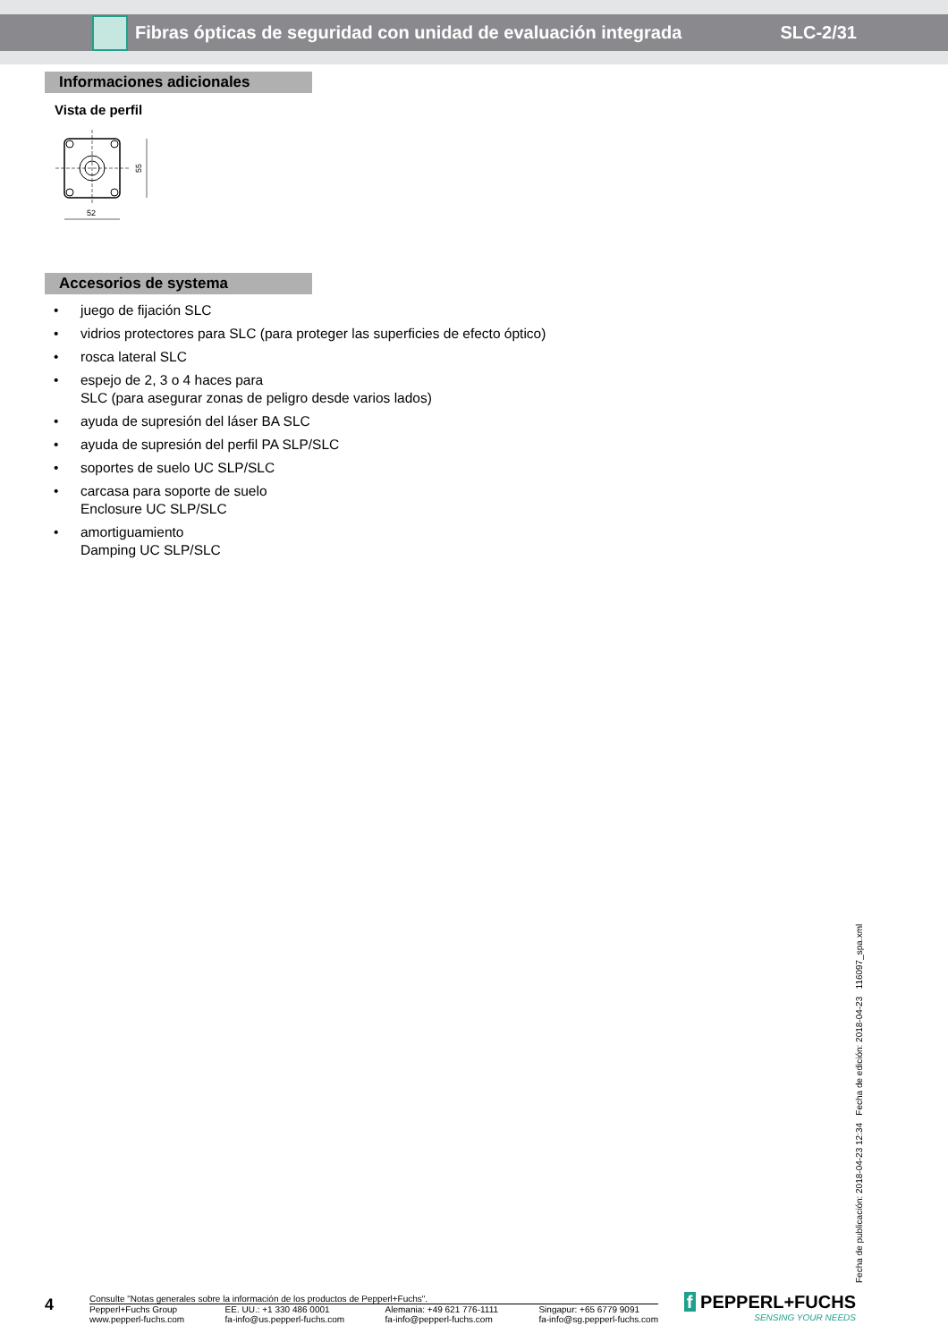Fibras ópticas de seguridad con unidad de evaluación integrada
SLC-2/31
Informaciones adicionales
Vista de perfil
55
52
Accesorios de systema
• juego de fijación SLC
• vidrios protectores para SLC (para proteger las superficies de efecto óptico)
• rosca lateral SLC
• espejo de 2, 3 o 4 haces para
SLC (para asegurar zonas de peligro desde varios lados)
• ayuda de supresión del láser BA SLC
• ayuda de supresión del perfil PA SLP/SLC
• soportes de suelo UC SLP/SLC
• carcasa para soporte de suelo
Enclosure UC SLP/SLC
• amortiguamiento
Damping UC SLP/SLC
Fecha de publicación: 2018-04-23 12:34 Fecha de edición: 2018-04-23 116097_spa.xml
4
Consulte "Notas generales sobre la información de los productos de Pepperl+Fuchs".
Pepperl+Fuchs Group
www.pepperl-fuchs.com EE. UU.: +1 330 486 0001
fa-info@us.pepperl-fuchs.com Alemania: +49 621 776-1111
fa-info@pepperl-fuchs.com Singapur: +65 6779 9091
fa-info@sg.pepperl-fuchs.com
f PEPPERL+FUCHS
SENSING YOUR NEEDS